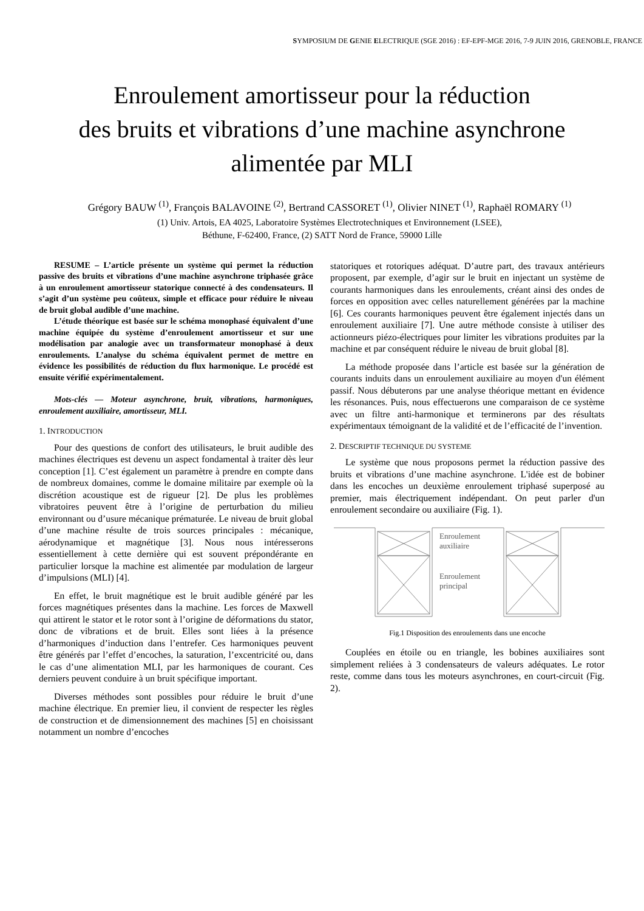SYMPOSIUM DE GENIE ELECTRIQUE (SGE 2016) : EF-EPF-MGE 2016, 7-9 JUIN 2016, GRENOBLE, FRANCE
Enroulement amortisseur pour la réduction
des bruits et vibrations d’une machine asynchrone
alimentée par MLI
Grégory BAUW <sup>(1)</sup>, François BALAVOINE <sup>(2)</sup>, Bertrand CASSORET <sup>(1)</sup>, Olivier NINET <sup>(1)</sup>, Raphaël ROMARY <sup>(1)</sup>
(1) Univ. Artois, EA 4025, Laboratoire Systèmes Electrotechniques et Environnement (LSEE),
Béthune, F-62400, France, (2) SATT Nord de France, 59000 Lille
RESUME – L’article présente un système qui permet la réduction passive des bruits et vibrations d’une machine asynchrone triphasée grâce à un enroulement amortisseur statorique connecté à des condensateurs. Il s’agit d’un système peu coûteux, simple et efficace pour réduire le niveau de bruit global audible d’une machine.
L’étude théorique est basée sur le schéma monophasé équivalent d’une machine équipée du système d’enroulement amortisseur et sur une modélisation par analogie avec un transformateur monophasé à deux enroulements. L’analyse du schéma équivalent permet de mettre en évidence les possibilités de réduction du flux harmonique. Le procédé est ensuite vérifié expérimentalement.
Mots-clés — Moteur asynchrone, bruit, vibrations, harmoniques, enroulement auxiliaire, amortisseur, MLI.
1. INTRODUCTION
Pour des questions de confort des utilisateurs, le bruit audible des machines électriques est devenu un aspect fondamental à traiter dès leur conception [1]. C’est également un paramètre à prendre en compte dans de nombreux domaines, comme le domaine militaire par exemple où la discrétion acoustique est de rigueur [2]. De plus les problèmes vibratoires peuvent être à l’origine de perturbation du milieu environnant ou d’usure mécanique prématurée. Le niveau de bruit global d’une machine résulte de trois sources principales : mécanique, aérodynamique et magnétique [3]. Nous nous intéresserons essentiellement à cette dernière qui est souvent prépondérante en particulier lorsque la machine est alimentée par modulation de largeur d’impulsions (MLI) [4].
En effet, le bruit magnétique est le bruit audible généré par les forces magnétiques présentes dans la machine. Les forces de Maxwell qui attirent le stator et le rotor sont à l’origine de déformations du stator, donc de vibrations et de bruit. Elles sont liées à la présence d’harmoniques d’induction dans l’entrefer. Ces harmoniques peuvent être générés par l’effet d’encoches, la saturation, l’excentricité ou, dans le cas d’une alimentation MLI, par les harmoniques de courant. Ces derniers peuvent conduire à un bruit spécifique important.
Diverses méthodes sont possibles pour réduire le bruit d’une machine électrique. En premier lieu, il convient de respecter les règles de construction et de dimensionnement des machines [5] en choisissant notamment un nombre d’encoches
statoriques et rotoriques adéquat. D’autre part, des travaux antérieurs proposent, par exemple, d’agir sur le bruit en injectant un système de courants harmoniques dans les enroulements, créant ainsi des ondes de forces en opposition avec celles naturellement générées par la machine [6]. Ces courants harmoniques peuvent être également injectés dans un enroulement auxiliaire [7]. Une autre méthode consiste à utiliser des actionneurs piézo-électriques pour limiter les vibrations produites par la machine et par conséquent réduire le niveau de bruit global [8].
La méthode proposée dans l’article est basée sur la génération de courants induits dans un enroulement auxiliaire au moyen d'un élément passif. Nous débuterons par une analyse théorique mettant en évidence les résonances. Puis, nous effectuerons une comparaison de ce système avec un filtre anti-harmonique et terminerons par des résultats expérimentaux témoignant de la validité et de l’efficacité de l’invention.
2. DESCRIPTIF TECHNIQUE DU SYSTEME
Le système que nous proposons permet la réduction passive des bruits et vibrations d’une machine asynchrone. L'idée est de bobiner dans les encoches un deuxième enroulement triphasé superposé au premier, mais électriquement indépendant. On peut parler d'un enroulement secondaire ou auxiliaire (Fig. 1).
Enroulement
auxiliaire
Enroulement
principal
Fig.1 Disposition des enroulements dans une encoche
Couplées en étoile ou en triangle, les bobines auxiliaires sont simplement reliées à 3 condensateurs de valeurs adéquates. Le rotor reste, comme dans tous les moteurs asynchrones, en court-circuit (Fig. 2).